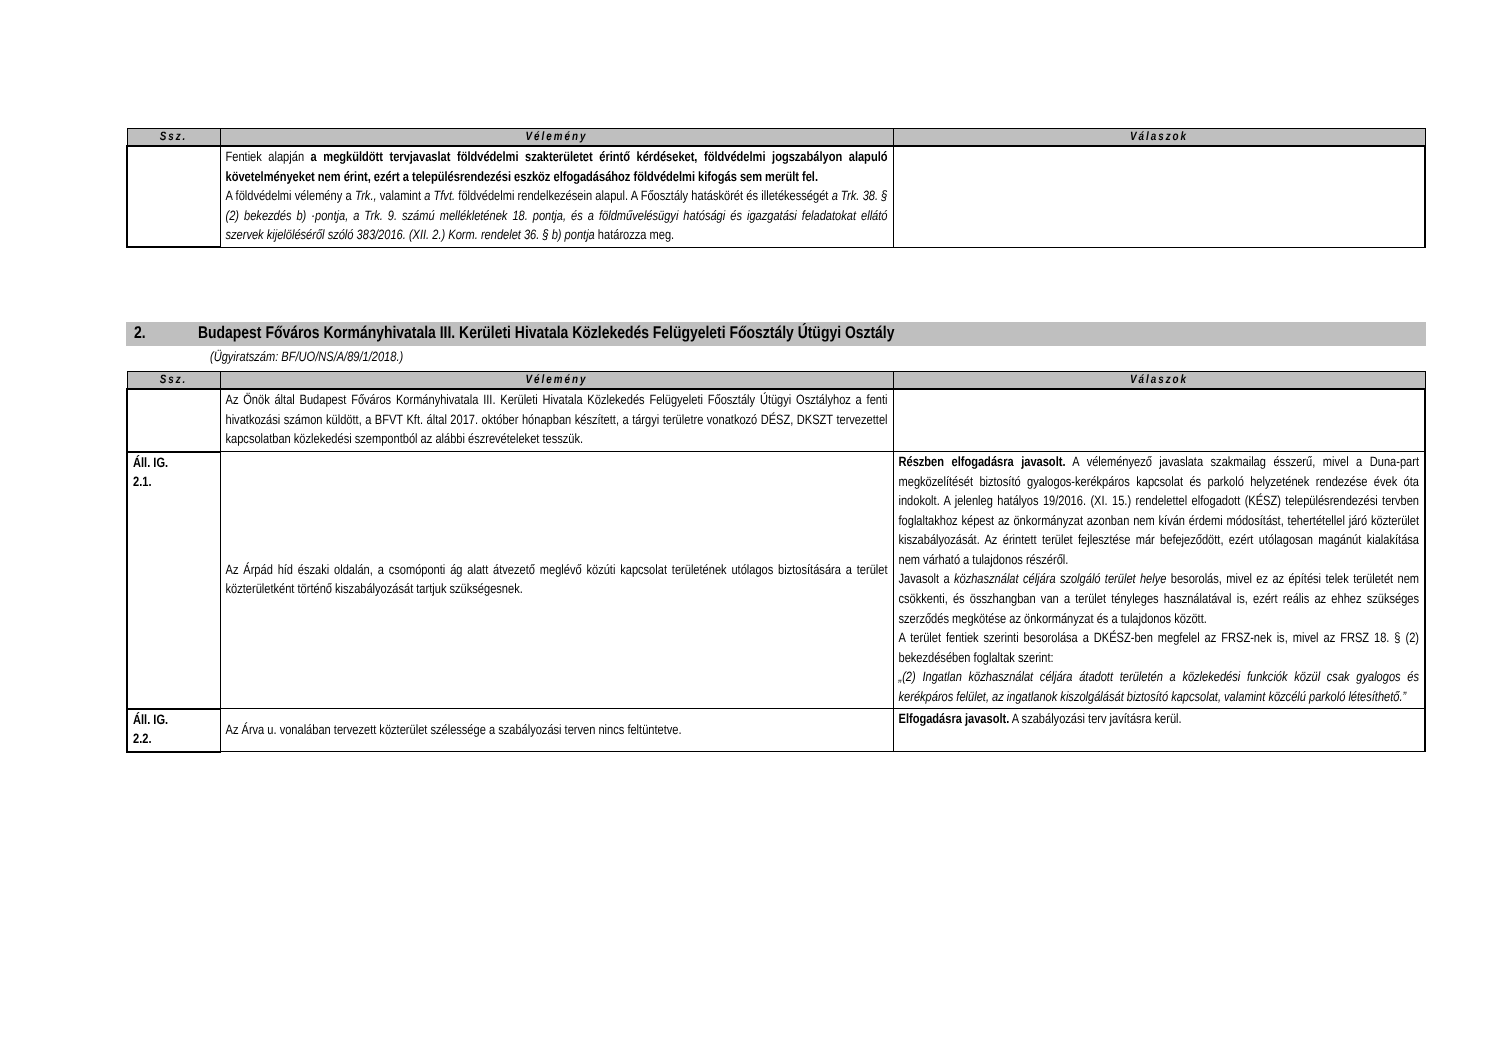| Ssz. | Vélemény | Válaszok |
| --- | --- | --- |
| | Fentiek alapján a megküldött tervjavaslat földvédelmi szakterületet érintő kérdéseket, földvédelmi jogszabályon alapuló követelményeket nem érint, ezért a településrendezési eszköz elfogadásához földvédelmi kifogás sem merült fel. A földvédelmi vélemény a Trk., valamint a Tfvt. földvédelmi rendelkezésein alapul. A Főosztály hatáskörét és illetékességét a Trk. 38. § (2) bekezdés b) ·pontja, a Trk. 9. számú mellékletének 18. pontja, és a földművelésügyi hatósági és igazgatási feladatokat ellátó szervek kijelöléséről szóló 383/2016. (XII. 2.) Korm. rendelet 36. § b) pontja határozza meg. | |
2. Budapest Főváros Kormányhivatala III. Kerületi Hivatala Közlekedés Felügyeleti Főosztály Útügyi Osztály
(Ügyiratszám: BF/UO/NS/A/89/1/2018.)
| Ssz. | Vélemény | Válaszok |
| --- | --- | --- |
| | Az Önök által Budapest Főváros Kormányhivatala III. Kerületi Hivatala Közlekedés Felügyeleti Főosztály Útügyi Osztályhoz a fenti hivatkozási számon küldött, a BFVT Kft. által 2017. október hónapban készített, a tárgyi területre vonatkozó DÉSZ, DKSZT tervezettel kapcsolatban közlekedési szempontból az alábbi észrevételeket tesszük. | |
| Áll. IG. 2.1. | Az Árpád híd északi oldalán, a csomóponti ág alatt átvezető meglévő közúti kapcsolat területének utólagos biztosítására a terület közterületként történő kiszabályozását tartjuk szükségesnek. | Részben elfogadásra javasolt. A véleményező javaslata szakmailag ésszerű, mivel a Duna-part megközelítését biztosító gyalogos-kerékpáros kapcsolat és parkoló helyzetének rendezése évek óta indokolt. A jelenleg hatályos 19/2016. (XI. 15.) rendelettel elfogadott (KÉSZ) településrendezési tervben foglaltakhoz képest az önkormányzat azonban nem kíván érdemi módosítást, tehertétellel járó közterület kiszabályozását. Az érintett terület fejlesztése már befejeződött, ezért utólagosan magánút kialakítása nem várható a tulajdonos részéről. Javasolt a közhasználat céljára szolgáló terület helye besorolás, mivel ez az építési telek területét nem csökkenti, és összhangban van a terület tényleges használatával is, ezért reális az ehhez szükséges szerződés megkötése az önkormányzat és a tulajdonos között. A terület fentiek szerinti besorolása a DKÉSZ-ben megfelel az FRSZ-nek is, mivel az FRSZ 18. § (2) bekezdésében foglaltak szerint: „(2) Ingatlan közhasználat céljára átadott területén a közlekedési funkciók közül csak gyalogos és kerékpáros felület, az ingatlanok kiszolgálását biztosító kapcsolat, valamint közcélú parkoló létesíthető.” |
| Áll. IG. 2.2. | Az Árva u. vonalában tervezett közterület szélessége a szabályozási terven nincs feltüntetve. | Elfogadásra javasolt. A szabályozási terv javításra kerül. |